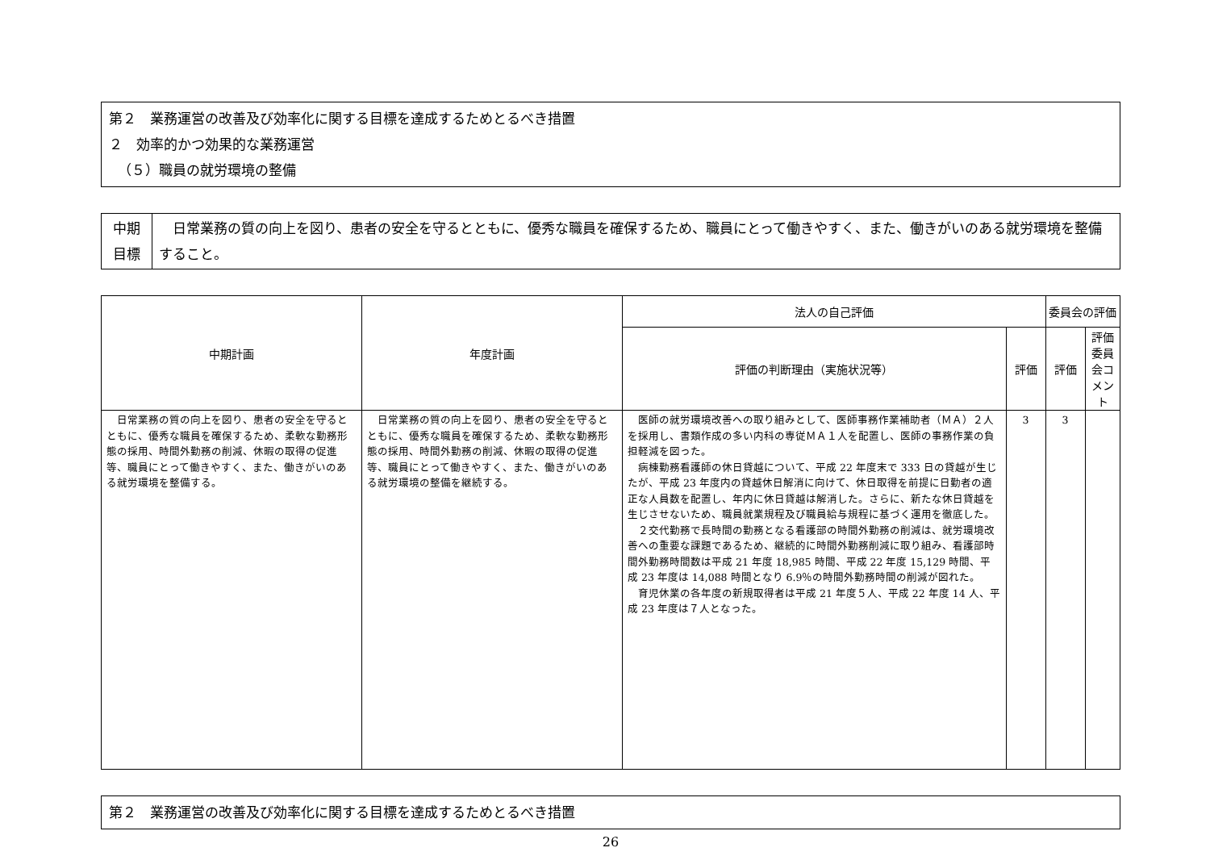第２　業務運営の改善及び効率化に関する目標を達成するためとるべき措置
２　効率的かつ効果的な業務運営
（５）職員の就労環境の整備
| 中期 目標 | 日常業務の質の向上を図り、患者の安全を守るとともに、優秀な職員を確保するため、職員にとって働きやすく、また、働きがいのある就労環境を整備すること。 |
| 中期計画 | 年度計画 | 法人の自己評価 | | 委員会の評価 | |
| --- | --- | --- | --- | --- | --- |
| | | 評価の判断理由（実施状況等） | 評価 | 評価 | 評価委員会コメント |
| 日常業務の質の向上を図り、患者の安全を守るとともに、優秀な職員を確保するため、柔軟な勤務形態の採用、時間外勤務の削減、休暇の取得の促進等、職員にとって働きやすく、また、働きがいのある就労環境を整備する。 | 日常業務の質の向上を図り、患者の安全を守るとともに、優秀な職員を確保するため、柔軟な勤務形態の採用、時間外勤務の削減、休暇の取得の促進等、職員にとって働きやすく、また、働きがいのある就労環境の整備を継続する。 | 医師の就労環境改善への取り組みとして、医師事務作業補助者（ＭＡ）２人を採用し、書類作成の多い内科の専従ＭＡ１人を配置し、医師の事務作業の負担軽減を図った。 病棟勤務看護師の休日貸越について、平成 22 年度末で 333 日の貸越が生じたが、平成 23 年度内の貸越休日解消に向けて、休日取得を前提に日勤者の適正な人員数を配置し、年内に休日貸越は解消した。さらに、新たな休日貸越を生じさせないため、職員就業規程及び職員給与規程に基づく運用を徹底した。 ２交代勤務で長時間の勤務となる看護部の時間外勤務の削減は、就労環境改善への重要な課題であるため、継続的に時間外勤務削減に取り組み、看護部時間外勤務時間数は平成 21 年度 18,985 時間、平成 22 年度 15,129 時間、平成 23 年度は 14,088 時間となり 6.9％の時間外勤務時間の削減が図れた。 育児休業の各年度の新規取得者は平成 21 年度５人、平成 22 年度 14 人、平成 23 年度は７人となった。 | 3 | 3 | |
第２　業務運営の改善及び効率化に関する目標を達成するためとるべき措置
26